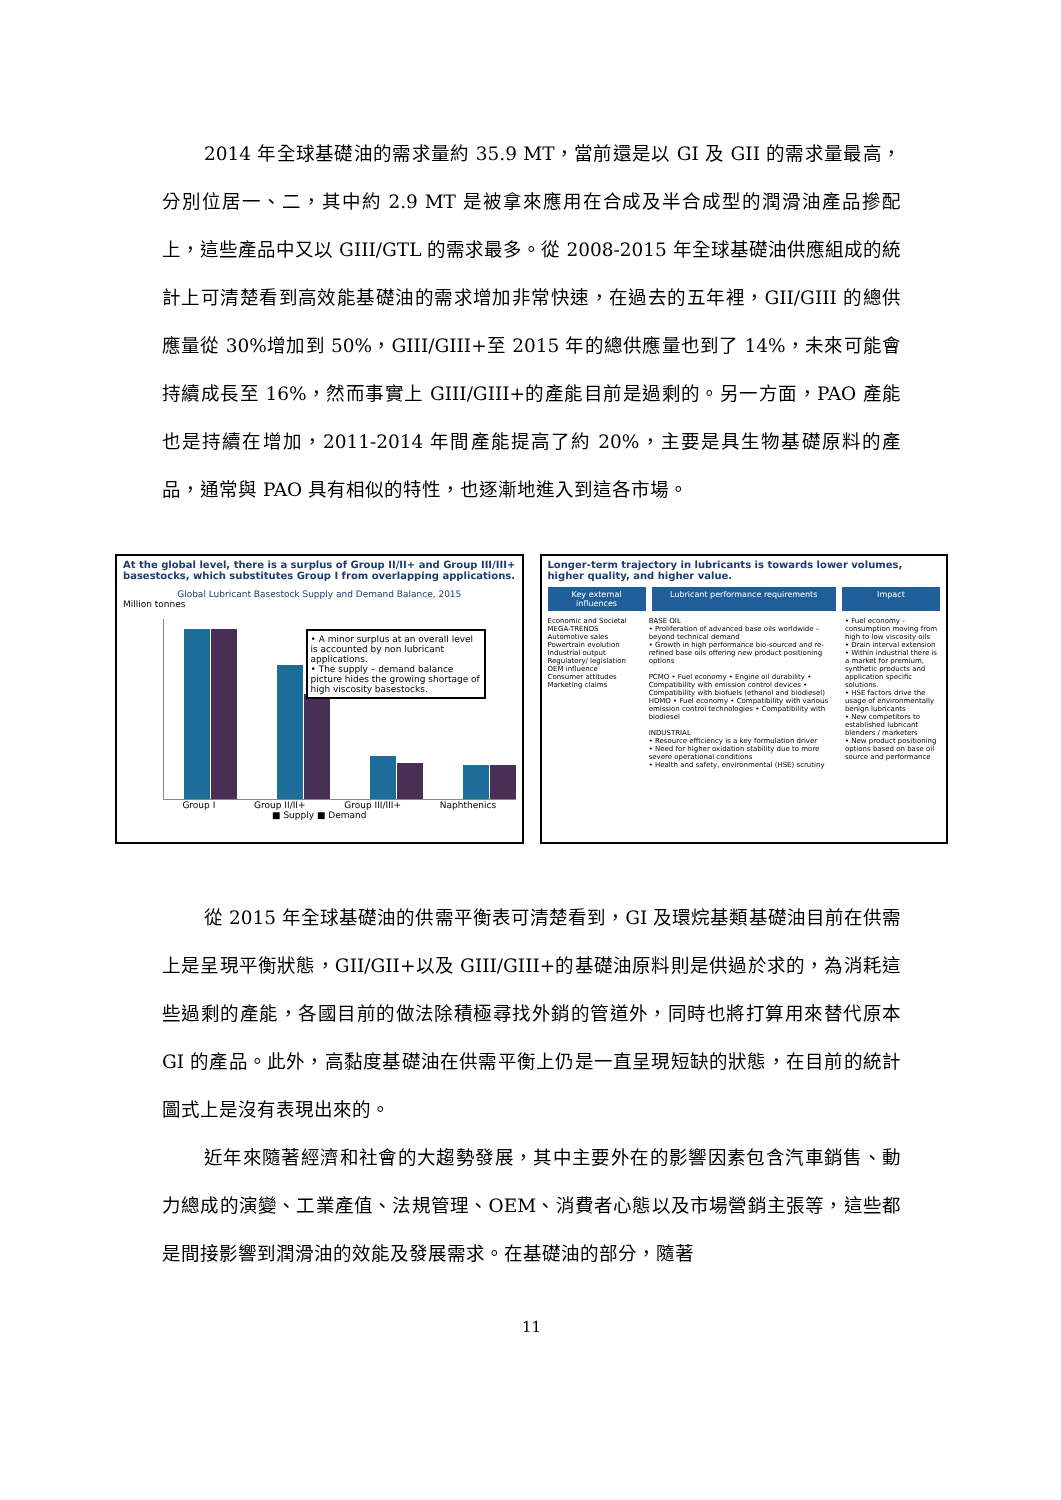2014 年全球基礎油的需求量約 35.9 MT，當前還是以 GI 及 GII 的需求量最高，分別位居一、二，其中約 2.9 MT 是被拿來應用在合成及半合成型的潤滑油產品摻配上，這些產品中又以 GIII/GTL 的需求最多。從 2008-2015 年全球基礎油供應組成的統計上可清楚看到高效能基礎油的需求增加非常快速，在過去的五年裡，GII/GIII 的總供應量從 30%增加到 50%，GIII/GIII+至 2015 年的總供應量也到了 14%，未來可能會持續成長至 16%，然而事實上 GIII/GIII+的產能目前是過剩的。另一方面，PAO 產能也是持續在增加，2011-2014 年間產能提高了約 20%，主要是具生物基礎原料的產品，通常與 PAO 具有相似的特性，也逐漸地進入到這各市場。
At the global level, there is a surplus of Group II/II+ and Group III/III+ basestocks, which substitutes Group I from overlapping applications.
Global Lubricant Basestock Supply and Demand Balance, 2015
Million tonnes
• A minor surplus at an overall level is accounted by non lubricant applications.
• The supply – demand balance picture hides the growing shortage of high viscosity basestocks.
Group I Group II/II+ Group III/III+ Naphthenics
■ Supply ■ Demand
Longer-term trajectory in lubricants is towards lower volumes, higher quality, and higher value.
Key external influences Lubricant performance requirements Impact
Economic and Societal MEGA-TRENDS
Automotive sales
Powertrain evolution
Industrial output
Regulatory/ legislation
OEM influence
Consumer attitudes
Marketing claims
BASE OIL
• Proliferation of advanced base oils worldwide – beyond technical demand
• Growth in high performance bio-sourced and re-refined base oils offering new product positioning options
PCMO • Fuel economy • Engine oil durability • Compatibility with emission control devices • Compatibility with biofuels (ethanol and biodiesel)
HDMO • Fuel economy • Compatibility with various emission control technologies • Compatibility with biodiesel
INDUSTRIAL
• Resource efficiency is a key formulation driver
• Need for higher oxidation stability due to more severe operational conditions
• Health and safety, environmental (HSE) scrutiny
• Fuel economy - consumption moving from high to low viscosity oils
• Drain interval extension
• Within industrial there is a market for premium, synthetic products and application specific solutions.
• HSE factors drive the usage of environmentally benign lubricants
• New competitors to established lubricant blenders / marketers
• New product positioning options based on base oil source and performance
從 2015 年全球基礎油的供需平衡表可清楚看到，GI 及環烷基類基礎油目前在供需上是呈現平衡狀態，GII/GII+以及 GIII/GIII+的基礎油原料則是供過於求的，為消耗這些過剩的產能，各國目前的做法除積極尋找外銷的管道外，同時也將打算用來替代原本 GI 的產品。此外，高黏度基礎油在供需平衡上仍是一直呈現短缺的狀態，在目前的統計圖式上是沒有表現出來的。
近年來隨著經濟和社會的大趨勢發展，其中主要外在的影響因素包含汽車銷售、動力總成的演變、工業產值、法規管理、OEM、消費者心態以及市場營銷主張等，這些都是間接影響到潤滑油的效能及發展需求。在基礎油的部分，隨著
11